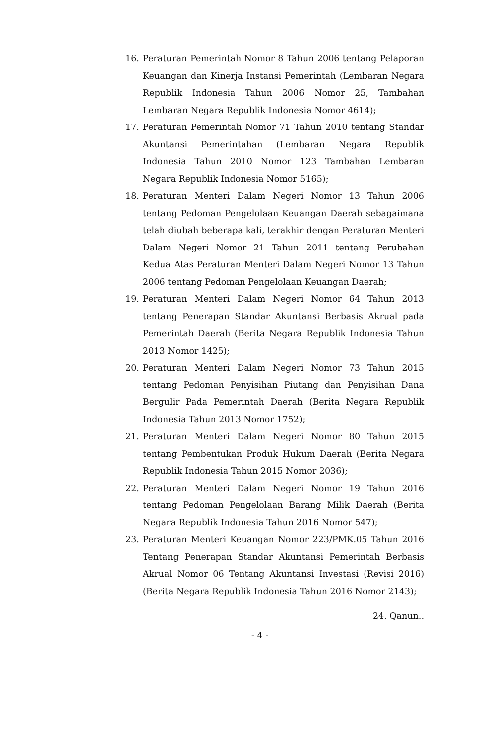16. Peraturan Pemerintah Nomor 8 Tahun 2006 tentang Pelaporan Keuangan dan Kinerja Instansi Pemerintah (Lembaran Negara Republik Indonesia Tahun 2006 Nomor 25, Tambahan Lembaran Negara Republik Indonesia Nomor 4614);
17. Peraturan Pemerintah Nomor 71 Tahun 2010 tentang Standar Akuntansi Pemerintahan (Lembaran Negara Republik Indonesia Tahun 2010 Nomor 123 Tambahan Lembaran Negara Republik Indonesia Nomor 5165);
18. Peraturan Menteri Dalam Negeri Nomor 13 Tahun 2006 tentang Pedoman Pengelolaan Keuangan Daerah sebagaimana telah diubah beberapa kali, terakhir dengan Peraturan Menteri Dalam Negeri Nomor 21 Tahun 2011 tentang Perubahan Kedua Atas Peraturan Menteri Dalam Negeri Nomor 13 Tahun 2006 tentang Pedoman Pengelolaan Keuangan Daerah;
19. Peraturan Menteri Dalam Negeri Nomor 64 Tahun 2013 tentang Penerapan Standar Akuntansi Berbasis Akrual pada Pemerintah Daerah (Berita Negara Republik Indonesia Tahun 2013 Nomor 1425);
20. Peraturan Menteri Dalam Negeri Nomor 73 Tahun 2015 tentang Pedoman Penyisihan Piutang dan Penyisihan Dana Bergulir Pada Pemerintah Daerah (Berita Negara Republik Indonesia Tahun 2013 Nomor 1752);
21. Peraturan Menteri Dalam Negeri Nomor 80 Tahun 2015 tentang Pembentukan Produk Hukum Daerah (Berita Negara Republik Indonesia Tahun 2015 Nomor 2036);
22. Peraturan Menteri Dalam Negeri Nomor 19 Tahun 2016 tentang Pedoman Pengelolaan Barang Milik Daerah (Berita Negara Republik Indonesia Tahun 2016 Nomor 547);
23. Peraturan Menteri Keuangan Nomor 223/PMK.05 Tahun 2016 Tentang Penerapan Standar Akuntansi Pemerintah Berbasis Akrual Nomor 06 Tentang Akuntansi Investasi (Revisi 2016) (Berita Negara Republik Indonesia Tahun 2016 Nomor 2143);
24. Qanun..
- 4 -